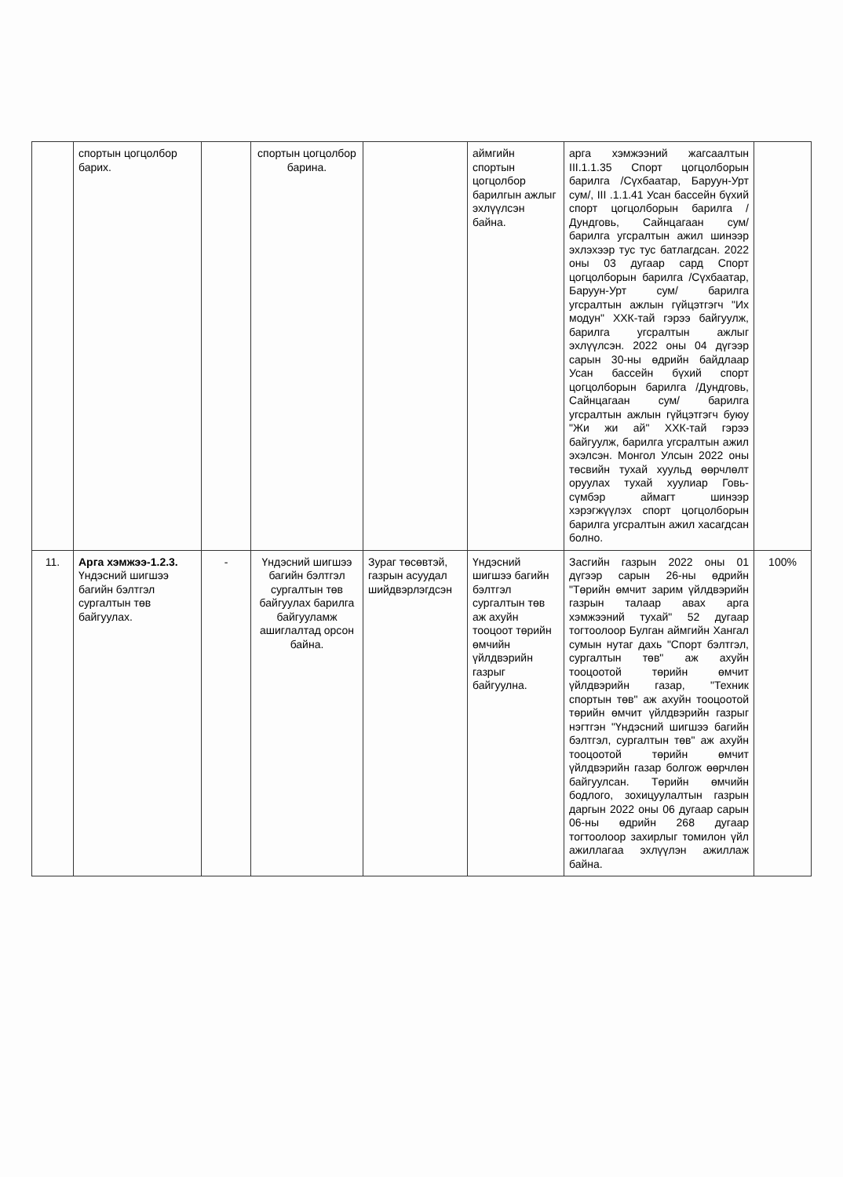| | спортын цогцолбор барих. | | спортын цогцолбор барина. | | аймгийн спортын цогцолбор барилгын ажлыг эхлүүлсэн байна. | арга хэмжээний жагсаалтын III.1.1.35 Спорт цогцолборын барилга /Сүхбаатар, Баруун-Урт сум/, III .1.1.41 Усан бассейн бүхий спорт цогцолборын барилга /Дундговь, Сайнцагаан сум/ барилга угсралтын ажил шинээр эхлэхээр тус тус батлагдсан. 2022 оны 03 дугаар сард Спорт цогцолборын барилга /Сүхбаатар, Баруун-Урт сум/ барилга угсралтын ажлын гүйцэтгэгч "Их модун" ХХК-тай гэрээ байгуулж, барилга угсралтын ажлыг эхлүүлсэн. 2022 оны 04 дүгээр сарын 30-ны өдрийн байдлаар Усан бассейн бүхий спорт цогцолборын барилга /Дундговь, Сайнцагаан сум/ барилга угсралтын ажлын гүйцэтгэгч буюу "Жи жи ай" ХХК-тай гэрээ байгуулж, барилга угсралтын ажил эхэлсэн. Монгол Улсын 2022 оны төсвийн тухай хуульд өөрчлөлт оруулах тухай хуулиар Говь-сүмбэр аймагт шинээр хэрэгжүүлэх спорт цогцолборын барилга угсралтын ажил хасагдсан болно. | |
| 11. | Арга хэмжээ-1.2.3. Үндэсний шигшээ багийн бэлтгэл сургалтын төв байгуулах. | - | Үндэсний шигшээ багийн бэлтгэл сургалтын төв байгуулах барилга байгууламж ашиглалтад орсон байна. | Зураг төсөвтэй, газрын асуудал шийдвэрлэгдсэн | Үндэсний шигшээ багийн бэлтгэл сургалтын төв аж ахуйн тооцоот төрийн өмчийн үйлдвэрийн газрыг байгуулна. | Засгийн газрын 2022 оны 01 дүгээр сарын 26-ны өдрийн "Төрийн өмчит зарим үйлдвэрийн газрын талаар авах арга хэмжээний тухай" 52 дугаар тогтоолоор Булган аймгийн Хангал сумын нутаг дахь "Спорт бэлтгэл, сургалтын төв" аж ахуйн тооцоотой төрийн өмчит үйлдвэрийн газар, "Техник спортын төв" аж ахуйн тооцоотой төрийн өмчит үйлдвэрийн газрыг нэгтгэн "Үндэсний шигшээ багийн бэлтгэл, сургалтын төв" аж ахуйн тооцоотой төрийн өмчит үйлдвэрийн газар болгож өөрчлөн байгуулсан. Төрийн өмчийн бодлого, зохицуулалтын газрын даргын 2022 оны 06 дугаар сарын 06-ны өдрийн 268 дугаар тогтоолоор захирлыг томилон үйл ажиллагаа эхлүүлэн ажиллаж байна. | 100% |